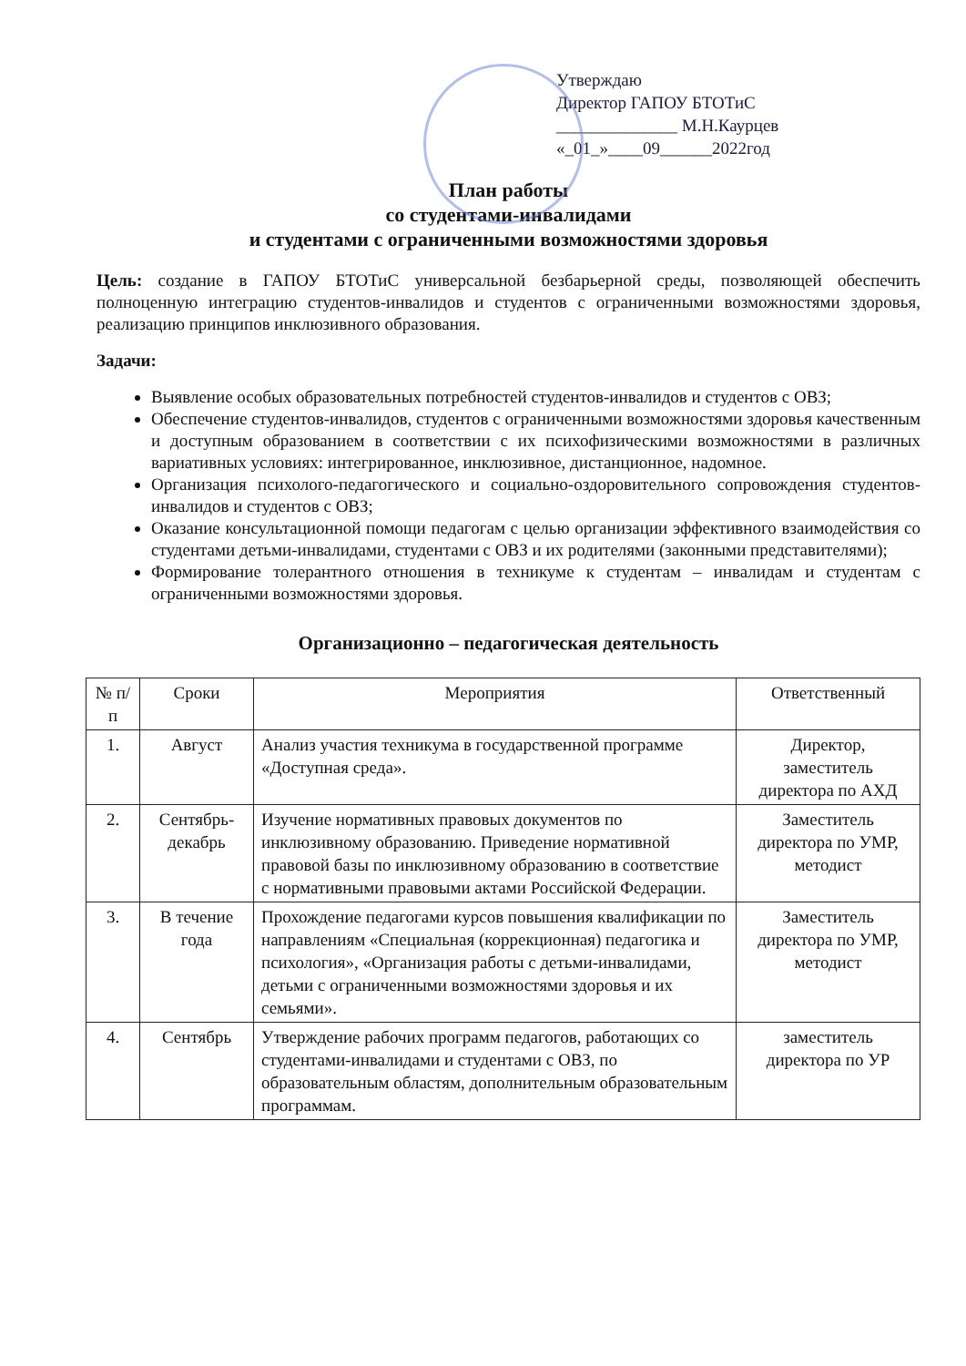Утверждаю
Директор ГАПОУ БТОТиС
______________ М.Н.Каурцев
«_01_»____09______2022год
План работы
со студентами-инвалидами
и студентами с ограниченными возможностями здоровья
Цель: создание в ГАПОУ БТОТиС универсальной безбарьерной среды, позволяющей обеспечить полноценную интеграцию студентов-инвалидов и студентов с ограниченными возможностями здоровья, реализацию принципов инклюзивного образования.
Задачи:
Выявление особых образовательных потребностей студентов-инвалидов и студентов с ОВЗ;
Обеспечение студентов-инвалидов, студентов с ограниченными возможностями здоровья качественным и доступным образованием в соответствии с их психофизическими возможностями в различных вариативных условиях: интегрированное, инклюзивное, дистанционное, надомное.
Организация психолого-педагогического и социально-оздоровительного сопровождения студентов-инвалидов и студентов с ОВЗ;
Оказание консультационной помощи педагогам с целью организации эффективного взаимодействия со студентами детьми-инвалидами, студентами с ОВЗ и их родителями (законными представителями);
Формирование толерантного отношения в техникуме к студентам – инвалидам и студентам с ограниченными возможностями здоровья.
Организационно – педагогическая деятельность
| № п/п | Сроки | Мероприятия | Ответственный |
| --- | --- | --- | --- |
| 1. | Август | Анализ участия техникума в государственной программе «Доступная среда». | Директор, заместитель директора по АХД |
| 2. | Сентябрь-декабрь | Изучение нормативных правовых документов по инклюзивному образованию. Приведение нормативной правовой базы по инклюзивному образованию в соответствие с нормативными правовыми актами Российской Федерации. | Заместитель директора по УМР, методист |
| 3. | В течение года | Прохождение педагогами курсов повышения квалификации по направлениям «Специальная (коррекционная) педагогика и психология», «Организация работы с детьми-инвалидами, детьми с ограниченными возможностями здоровья и их семьями». | Заместитель директора по УМР, методист |
| 4. | Сентябрь | Утверждение рабочих программ педагогов, работающих со студентами-инвалидами и студентами с ОВЗ, по образовательным областям, дополнительным образовательным программам. | заместитель директора по УР |